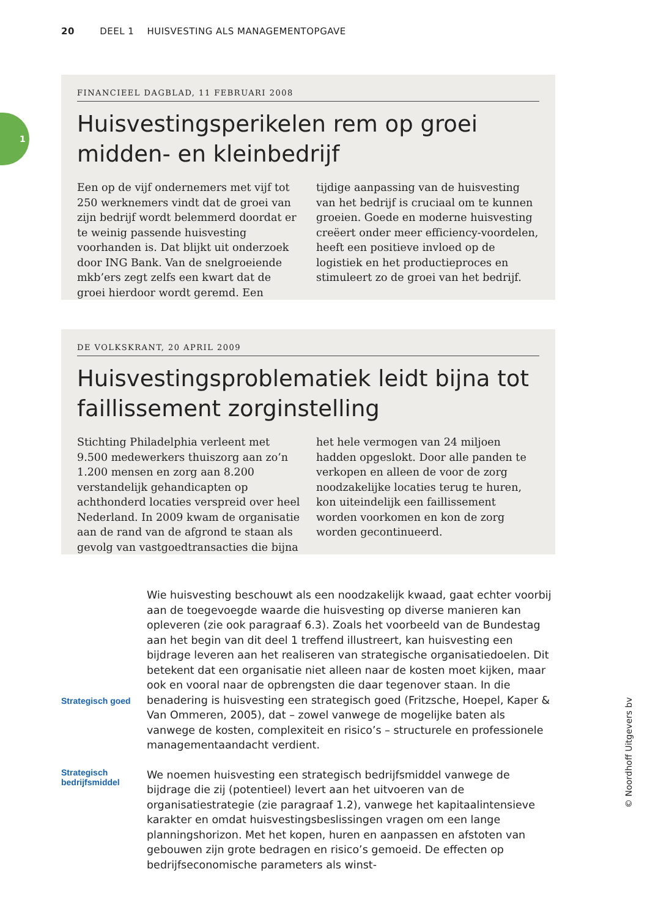20 DEEL 1 HUISVESTING ALS MANAGEMENTOPGAVE
1
FINANCIEEL DAGBLAD, 11 FEBRUARI 2008
Huisvestingsperikelen rem op groei midden- en kleinbedrijf
Een op de vijf ondernemers met vijf tot 250 werknemers vindt dat de groei van zijn bedrijf wordt belemmerd doordat er te weinig passende huisvesting voorhanden is. Dat blijkt uit onderzoek door ING Bank. Van de snelgroeiende mkb’ers zegt zelfs een kwart dat de groei hierdoor wordt geremd. Een tijdige aanpassing van de huisvesting van het bedrijf is cruciaal om te kunnen groeien. Goede en moderne huisvesting creëert onder meer efficiency-voordelen, heeft een positieve invloed op de logistiek en het productieproces en stimuleert zo de groei van het bedrijf.
DE VOLKSKRANT, 20 APRIL 2009
Huisvestingsproblematiek leidt bijna tot faillissement zorginstelling
Stichting Philadelphia verleent met 9.500 medewerkers thuiszorg aan zo’n 1.200 mensen en zorg aan 8.200 verstandelijk gehandicapten op achthonderd locaties verspreid over heel Nederland. In 2009 kwam de organisatie aan de rand van de afgrond te staan als gevolg van vastgoedtransacties die bijna het hele vermogen van 24 miljoen hadden opgeslokt. Door alle panden te verkopen en alleen de voor de zorg noodzakelijke locaties terug te huren, kon uiteindelijk een faillissement worden voorkomen en kon de zorg worden gecontinueerd.
Strategisch goed
Wie huisvesting beschouwt als een noodzakelijk kwaad, gaat echter voorbij aan de toegevoegde waarde die huisvesting op diverse manieren kan opleveren (zie ook paragraaf 6.3). Zoals het voorbeeld van de Bundestag aan het begin van dit deel 1 treffend illustreert, kan huisvesting een bijdrage leveren aan het realiseren van strategische organisatiedoelen. Dit betekent dat een organisatie niet alleen naar de kosten moet kijken, maar ook en vooral naar de opbrengsten die daar tegenover staan. In die benadering is huisvesting een strategisch goed (Fritzsche, Hoepel, Kaper & Van Ommeren, 2005), dat – zowel vanwege de mogelijke baten als vanwege de kosten, complexiteit en risico’s – structurele en professionele managementaandacht verdient.
Strategisch bedrijfsmiddel
We noemen huisvesting een strategisch bedrijfsmiddel vanwege de bijdrage die zij (potentieel) levert aan het uitvoeren van de organisatiestrategie (zie paragraaf 1.2), vanwege het kapitaalintensieve karakter en omdat huisvestingsbeslissingen vragen om een lange planningshorizon. Met het kopen, huren en aanpassen en afstoten van gebouwen zijn grote bedragen en risico’s gemoeid. De effecten op bedrijfseconomische parameters als winst-
© Noordhoff Uitgevers bv